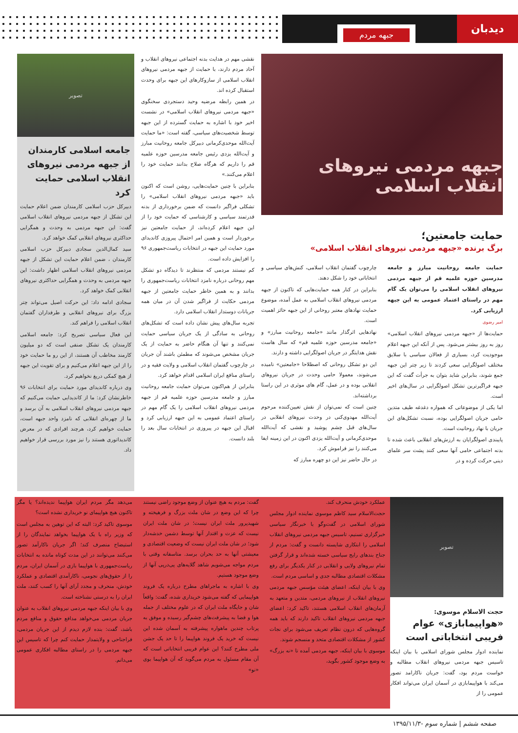دیدبان
جبهه مردم
جبهه مردمی نیروهای انقلاب اسلامی
حمایت جامعتین؛
برگ برنده «جبهه مردمی نیروهای انقلاب اسلامی»
حمایت جامعه روحانیت مبارز و جامعه مدرسین حوزه علمیه قم از جبهه مردمی نیروهای انقلاب اسلامی را می‌توان یک گام مهم در راستای اعتماد عمومی به این جبهه ارزیابی کرد.
امیر رضوی
حمایت‌ها از «جبهه مردمی نیروهای انقلاب اسلامی» روز به روز بیشتر می‌شود. پس از آنکه این جبهه اعلام موجودیت کرد، بسیاری از فعالان سیاسی با سلایق مختلف اصولگرایی سعی کردند تا زیر چتر این جبهه جمع شوند، بنابراین شاید بتوان به جرأت گفت که این جبهه فراگیرترین تشکل اصولگرایی در سال‌های اخیر است.
اما یکی از موضوعاتی که همواره دغدغه طیف متدین حامی جریان اصولگرایی بوده، نسبت تشکل‌های این جریان با نهاد روحانیت است.
پایبندی اصولگرایان به ارزش‌های انقلابی باعث شده تا بدنه اجتماعی حامی آنها سعی کنند پشت سر علمای دینی حرکت کرده و در
چارچوب گفتمان انقلاب اسلامی، کنش‌های سیاسی و انتخاباتی خود را شکل دهند.
بنابراین در کنار همه حمایت‌هایی که تاکنون از جبهه مردمی نیروهای انقلاب اسلامی به عمل آمده، موضوع حمایت نهادهای معتبر روحانی از این جبهه حائز اهمیت است.
نهادهایی اثرگذار مانند «جامعه روحانیت مبارز» و «جامعه مدرسین حوزه علمیه قم» که سال هاست نقش هدایتگر در جریان اصولگرایی داشته و دارند.
این دو تشکل روحانی که اصطلاحا «جامعتین» نامیده می‌شوند، معمولا حامی وحدت در جریان نیروهای انقلابی بوده و در عمل، گام های موثری در این راستا برداشته‌اند.
چنین است که نمی‌توان از نقش تعیین‌کننده مرحوم آیت‌الله مهدوی‌کنی در وحدت نیروهای انقلابی در سال‌های قبل چشم پوشید و نقشی که آیت‌الله موحدی‌کرمانی و آیت‌الله یزدی اکنون در این زمینه ایفا می‌کنند را نیز فراموش کرد.
در حال حاضر نیز این دو چهره مبارز که
نقشی مهم در هدایت بدنه اجتماعی نیروهای انقلاب و آحاد مردم دارند، با حمایت از جبهه مردمی نیروهای انقلاب اسلامی از سازوکارهای این جبهه برای وحدت استقبال کرده اند.
در همین رابطه مرضیه وحید دستجردی سخنگوی «جبهه مردمی نیروهای انقلاب اسلامی» در نشست اخیر خود با اشاره به حمایت گسترده از این جبهه توسط شخصیت‌های سیاسی، گفته است: «ما حمایت آیت‌الله موحدی‌کرمانی دبیرکل جامعه روحانیت مبارز و آیت‌الله یزدی رئیس جامعه مدرسین حوزه علمیه قم را داریم که هرگاه صلاح بدانند حمایت خود را اعلام می‌کنند.»
بنابراین با چنین حمایت‌هایی، روشن است که اکنون باید «جبهه مردمی نیروهای انقلاب اسلامی» را تشکلی فراگیر دانست که ضمن برخورداری از بدنه قدرتمند سیاسی و کارشناسی که حمایت خود را از این جبهه اعلام کرده‌اند، از حمایت جامعتین نیز برخوردار است و همین امر احتمال پیروزی کاندیدای مورد حمایت این جبهه در انتخابات ریاست‌جمهوری ۹۶ را افزایش داده است.
کم نیستند مردمی که منتظرند تا دیدگاه دو تشکل مهم روحانی درباره نامزد انتخابات ریاست‌جمهوری را بدانند و به همین خاطر حمایت جامعتین از جبهه مردمی حکایت از فراگیر شدن آن در میان همه جریانات دوستدار انقلاب اسلامی دارد.
تجربه سال‌های پیش نشان داده است که تشکل‌های روحانی به سادگی از یک جریان سیاسی حمایت نمی‌کنند و تنها آن هنگام حاضر به حمایت از یک جریان مشخص می‌شوند که مطمئن باشند آن جریان در چارچوب گفتمان انقلاب اسلامی و ولایت فقیه و در راستای منافع ایران اسلامی اقدام خواهد کرد.
بنابراین از هم‌اکنون می‌توان حمایت جامعه روحانیت مبارز و جامعه مدرسین حوزه علمیه قم از جبهه مردمی نیروهای انقلاب اسلامی را یک گام مهم در راستای اعتماد عمومی به این جبهه ارزیابی کرد و اقبال این جبهه در پیروزی در انتخابات سال بعد را بلند دانست.
تصویر
جامعه اسلامی کارمندان از جبهه مردمی نیروهای انقلاب اسلامی حمایت کرد
دبیرکل حزب اسلامی کارمندان ضمن اعلام حمایت این تشکل از جبهه مردمی نیروهای انقلاب اسلامی گفت: این جبهه مردمی به وحدت و همگرایی حداکثری نیروهای انقلابی کمک خواهد کرد.
سید کمال‌الدین سجادی دبیرکل حزب اسلامی کارمندان ، ضمن اعلام حمایت این تشکل از جبهه مردمی نیروهای انقلاب اسلامی اظهار داشت: این جبهه مردمی به وحدت و همگرایی حداکثری نیروهای انقلابی کمک خواهد کرد.
سجادی ادامه داد: این حرکت اصیل می‌تواند چتر بزرگ برای نیروهای انقلابی و طرفداران گفتمان انقلاب اسلامی را فراهم کند.
این فعال سیاسی تصریح کرد: جامعه اسلامی کارمندان یک تشکل صنفی است که دو میلیون کارمند مخاطب آن هستند، از این رو ما حمایت خود را از این جبهه اعلام می‌کنیم و برای تقویت این جبهه از هیچ کمکی دریغ نخواهیم کرد.
وی درباره کاندیدای مورد حمایت برای انتخابات ۹۶ خاطرنشان کرد: ما از کاندیدایی حمایت می‌کنیم که جبهه مردمی نیروهای انقلاب اسلامی به آن برسد و ما از چهره‌ای انقلابی که نامزد واحد جبهه است، حمایت خواهیم کرد، هرچند افرادی که در معرض کاندیداتوری هستند را نیز مورد بررسی قرار خواهیم داد.
تصویر
حجت الاسلام موسوی:
«هواپیمابازی» عوام فریبی انتخاباتی است
نماینده ادوار مجلس شورای اسلامی با بیان اینکه تاسیس جبهه مردمی نیروهای انقلاب مطالبه و خواست مردم بود، گفت: جریان ناکارامد تصور می‌کند با هواپیمابازی در آسمان ایران می‌تواند افکار عمومی را از
عملکرد خودش منحرف کند.
حجت‌الاسلام سید کاظم موسوی نماینده ادوار مجلس شورای اسلامی در گفت‌وگو با خبرنگار سیاسی خبرگزاری تسنیم، تاسیس جبهه مردمی نیروهای انقلاب اسلامی را ابتکاری شایسته دانست و گفت: مردم از جناح بندهای رایج سیاسی خسته شده‌اند و قرار گرفتن تمام نیروهای ولایی و انقلابی در کنار یکدیگر برای رفع مشکلات اقتصادی مطالبه جدی و اساسی مردم است.
وی با بیان اینکه، اعضای هیئت مؤسس جبهه مردمی نیروهای انقلاب از نیروهای مردمی، متدین و متعهد به آرمان‌های انقلاب اسلامی هستند، تاکید کرد: اعضای جبهه مردمی نیروهای انقلاب تاکید دارند که باید همه گروه‌هایی که درون نظام تعریف می‌شود برای نجات کشور از مشکلات اقتصادی متحد و منسجم شوند.
موسوی با بیان اینکه، جبهه مردمی آمده تا «نه بزرگ» به وضع موجود کشور بگوید،
گفت: مردم به هیچ عنوان از وضع موجود راضی نیستند چرا که این وضع در شان ملت بزرگ و فرهیخته و شهیدپرور ملت ایران نیست؛ در شان ملت ایران نیست که عزت و اقتدار آنها توسط دشمن خدشه‌دار شود؛ در شان ملت ایران نیست که وضعیت اقتصادی و معیشتی آنها به حد بحران برسد. متاسفانه وقتی با مردم مواجه می‌شویم شاهد گلایه‌های پی‌درپی آنها از وضع موجود هستیم.
وی با اشاره به ماجراهای مطرح درباره یک فروند هواپیمایی که گفته می‌شود خریداری شده، گفت: واقعاً شان و جایگاه ملت ایران که در علوم مختلف از جمله هوا و فضا به پیشرفت‌های چشم‌گیر رسیده و موفق به پرتاب چندین ماهواره پیشرفته به آسمان شده این نیست که خرید یک فروند هواپیما را تا حد یک جشن ملی مطرح کنند؟ این عوام فریبی انتخاباتی است که آن مقام مسئول به مردم می‌گوید که آن هواپیما بوی «نو»
می‌دهد مگر مردم ایران هواپیما ندیده‌اند؟ یا مگر تاکنون هیچ هواپیمای نو خریداری نشده است؟
موسوی تاکید کرد: البته که این توهین به مجلس است که وزیر راه با یک هواپیما بخواهد نمایندگان را از استیضاح منصرف کند؛ اگر جریان ناکارآمد تصور می‌کنند می‌توانند در این مدت کوتاه مانده به انتخابات ریاست‌جمهوری با هواپیما بازی در آسمان ایران، مردم را از حقوق‌های نجومی، ناکارآمدی اقتصادی و عملکرد خودش، منحرف و مجدد آرای آنها را کسب کنند، ملت ایران را به درستی نشناخته است.
وی با بیان اینکه جبهه مردمی نیروهای انقلاب به عنوان جریان مردمی می‌خواهد مدافع حقوق و منافع مردم باشد، گفت: بنده لازم دیدم از این جریان مردمی، فراجناحی و ولایتمدار حمایت کنم چرا که تاسیس این جبهه مردمی را در راستای مطالبه افکاری عمومی می‌دانم.
صفحه ششم | شماره سوم -۱۳۹۵/۱۱/۳